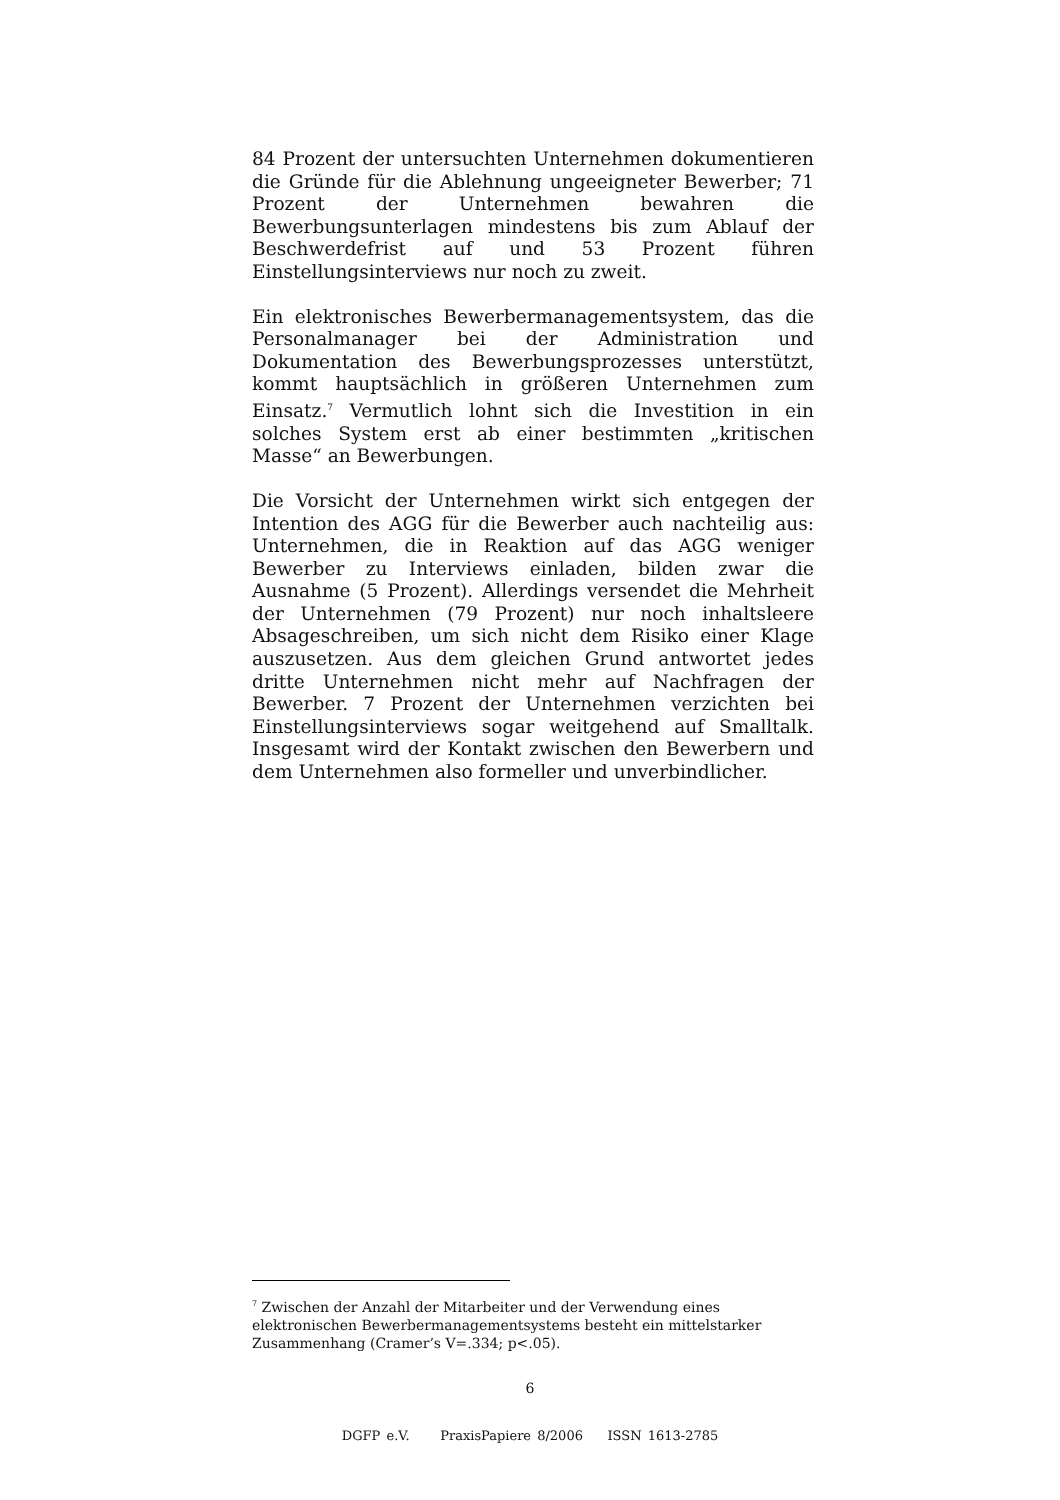84 Prozent der untersuchten Unternehmen dokumentieren die Gründe für die Ablehnung ungeeigneter Bewerber; 71 Prozent der Unternehmen bewahren die Bewerbungsunterlagen mindestens bis zum Ablauf der Beschwerdefrist auf und 53 Prozent führen Einstellungsinterviews nur noch zu zweit.
Ein elektronisches Bewerbermanagementsystem, das die Personalmanager bei der Administration und Dokumentation des Bewerbungsprozesses unterstützt, kommt hauptsächlich in größeren Unternehmen zum Einsatz.<sup>7</sup> Vermutlich lohnt sich die Investition in ein solches System erst ab einer bestimmten „kritischen Masse“ an Bewerbungen.
Die Vorsicht der Unternehmen wirkt sich entgegen der Intention des AGG für die Bewerber auch nachteilig aus: Unternehmen, die in Reaktion auf das AGG weniger Bewerber zu Interviews einladen, bilden zwar die Ausnahme (5 Prozent). Allerdings versendet die Mehrheit der Unternehmen (79 Prozent) nur noch inhaltsleere Absageschreiben, um sich nicht dem Risiko einer Klage auszusetzen. Aus dem gleichen Grund antwortet jedes dritte Unternehmen nicht mehr auf Nachfragen der Bewerber. 7 Prozent der Unternehmen verzichten bei Einstellungsinterviews sogar weitgehend auf Smalltalk. Insgesamt wird der Kontakt zwischen den Bewerbern und dem Unternehmen also formeller und unverbindlicher.
<sup>7</sup> Zwischen der Anzahl der Mitarbeiter und der Verwendung eines elektronischen Bewerbermanagementsystems besteht ein mittelstarker Zusammenhang (Cramer’s V=.334; p<.05).
6
DGFP e.V. PraxisPapiere 8/2006 ISSN 1613-2785